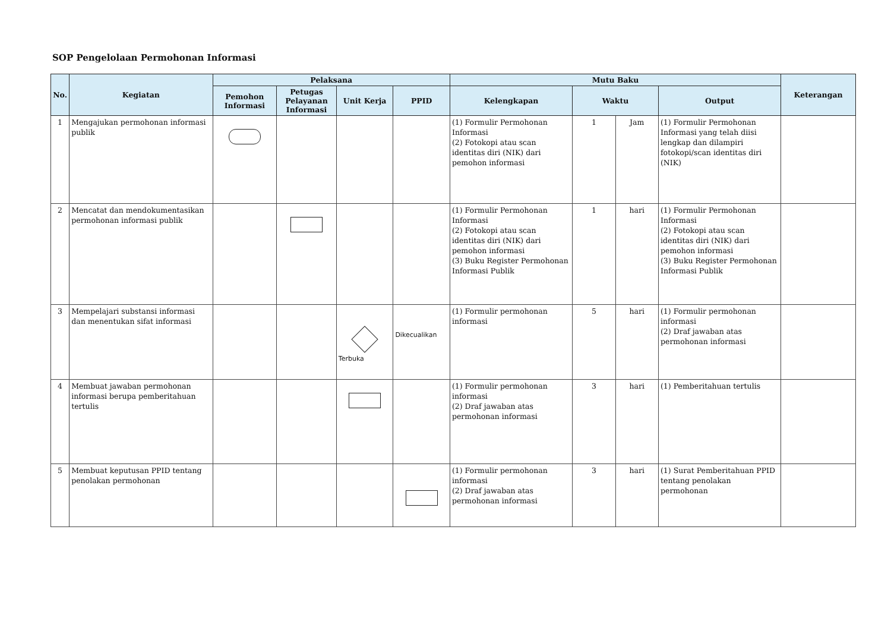SOP Pengelolaan Permohonan Informasi
| No. | Kegiatan | Pelaksana | | | | Mutu Baku | | | | Keterangan |
| --- | --- | --- | --- | --- | --- | --- | --- | --- | --- | --- |
| | | Pemohon Informasi | Petugas Pelayanan Informasi | Unit Kerja | PPID | Kelengkapan | Waktu | | Output | |
| 1 | Mengajukan permohonan informasi publik | | | | | (1) Formulir Permohonan Informasi (2) Fotokopi atau scan identitas diri (NIK) dari pemohon informasi | 1 | Jam | (1) Formulir Permohonan Informasi yang telah diisi lengkap dan dilampiri fotokopi/scan identitas diri (NIK) | |
| 2 | Mencatat dan mendokumentasikan permohonan informasi publik | | | | | (1) Formulir Permohonan Informasi (2) Fotokopi atau scan identitas diri (NIK) dari pemohon informasi (3) Buku Register Permohonan Informasi Publik | 1 | hari | (1) Formulir Permohonan Informasi (2) Fotokopi atau scan identitas diri (NIK) dari pemohon informasi (3) Buku Register Permohonan Informasi Publik | |
| 3 | Mempelajari substansi informasi dan menentukan sifat informasi | | | Terbuka | Dikecualikan | (1) Formulir permohonan informasi | 5 | hari | (1) Formulir permohonan informasi (2) Draf jawaban atas permohonan informasi | |
| 4 | Membuat jawaban permohonan informasi berupa pemberitahuan tertulis | | | | | (1) Formulir permohonan informasi (2) Draf jawaban atas permohonan informasi | 3 | hari | (1) Pemberitahuan tertulis | |
| 5 | Membuat keputusan PPID tentang penolakan permohonan | | | | | (1) Formulir permohonan informasi (2) Draf jawaban atas permohonan informasi | 3 | hari | (1) Surat Pemberitahuan PPID tentang penolakan permohonan | |